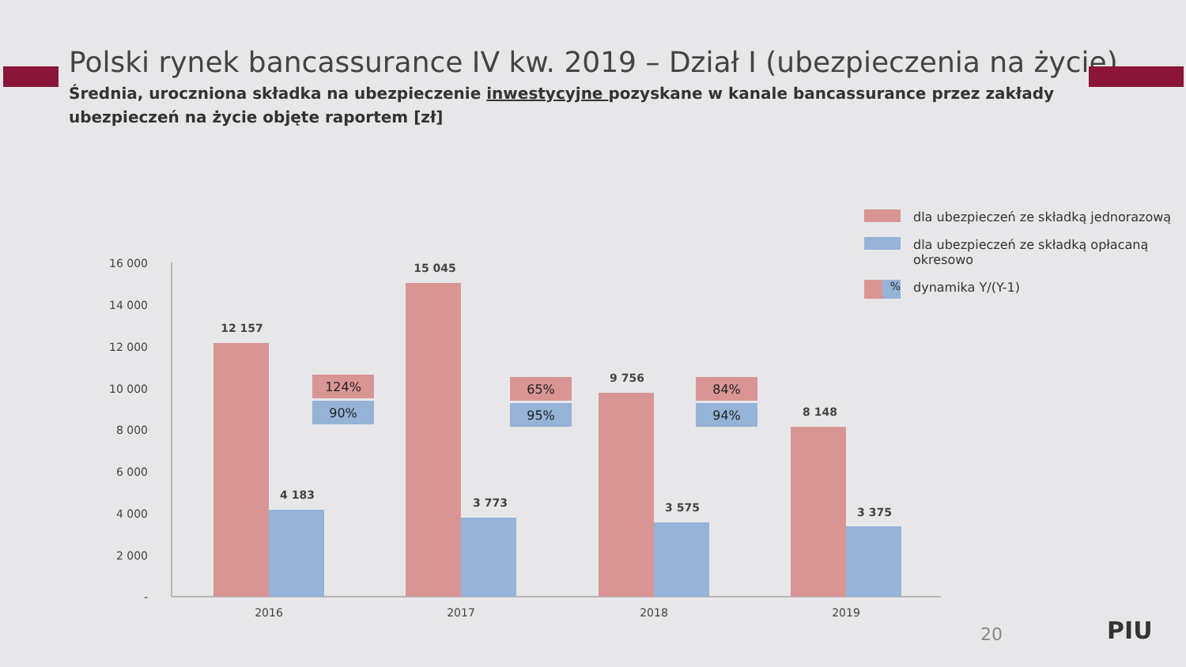Polski rynek bancassurance IV kw. 2019 – Dział I (ubezpieczenia na życie)
Średnia, uroczniona składka na ubezpieczenie inwestycyjne pozyskane w kanale bancassurance przez zakłady ubezpieczeń na życie objęte raportem [zł]
dla ubezpieczeń ze składką jednorazową
dla ubezpieczeń ze składką opłacaną okresowo
% dynamika Y/(Y-1)
16 000
14 000
12 000
10 000
8 000
6 000
4 000
2 000
-
12 157
15 045
9 756
8 148
4 183
3 773
3 575
3 375
124%
90%
65%
95%
84%
94%
2016
2017
2018
2019
20 PIU